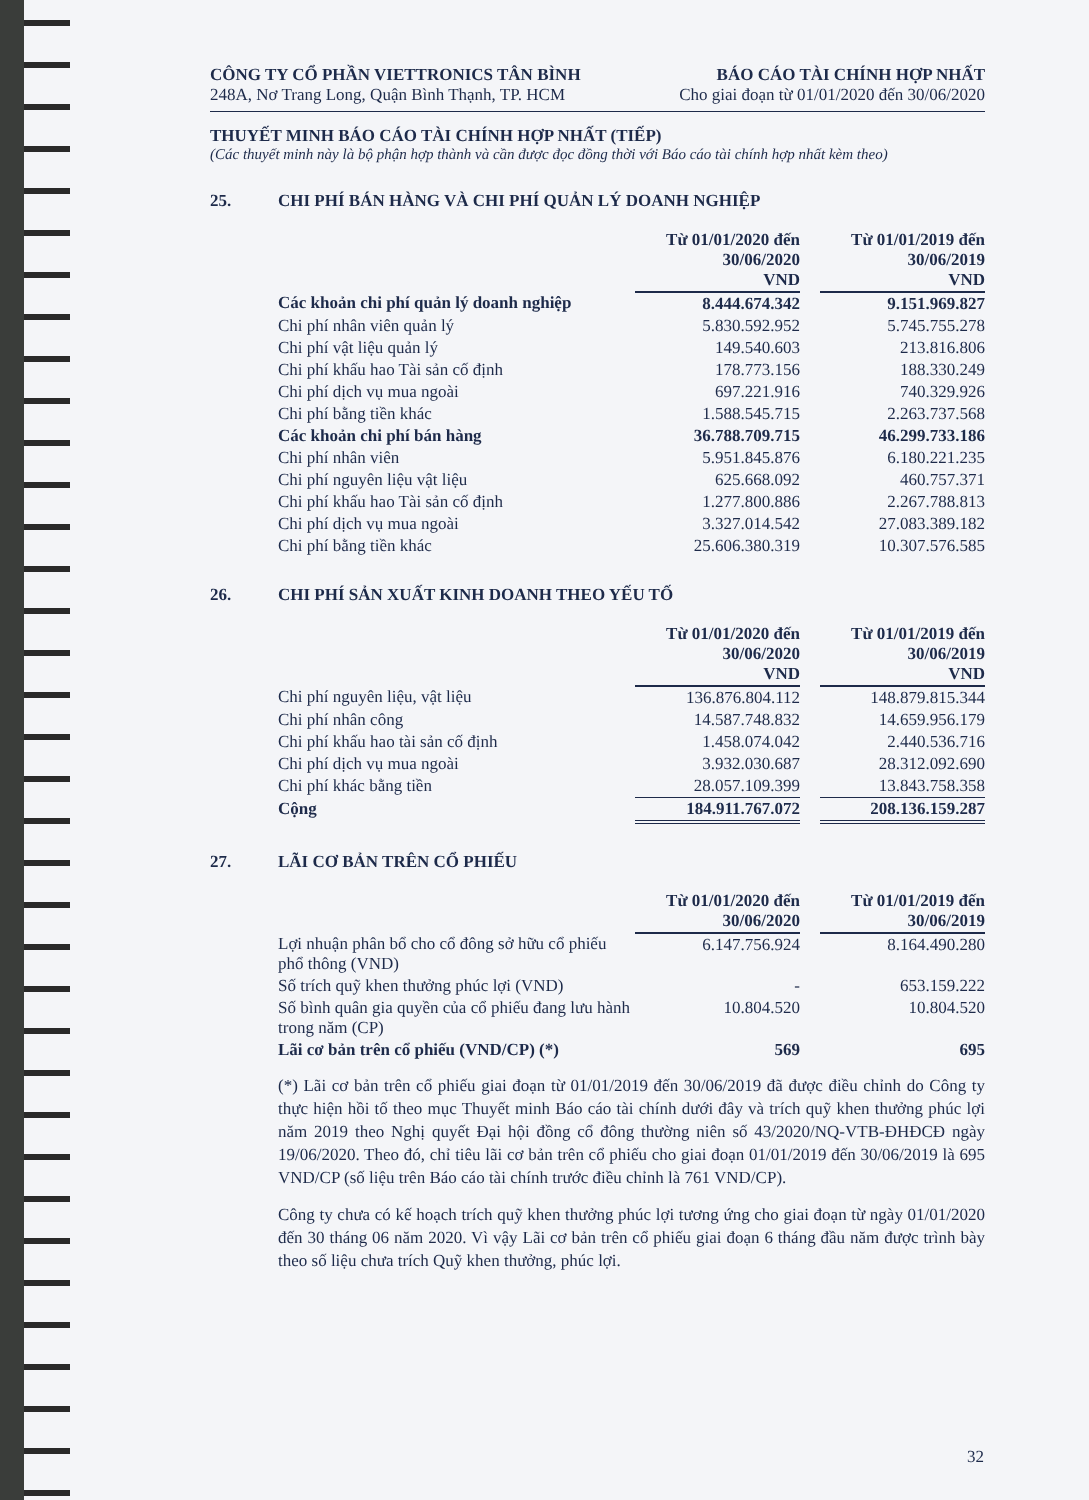CÔNG TY CỔ PHẦN VIETTRONICS TÂN BÌNH
248A, Nơ Trang Long, Quận Bình Thạnh, TP. HCM
BÁO CÁO TÀI CHÍNH HỢP NHẤT
Cho giai đoạn từ 01/01/2020 đến 30/06/2020
THUYẾT MINH BÁO CÁO TÀI CHÍNH HỢP NHẤT (TIẾP)
(Các thuyết minh này là bộ phận hợp thành và cần được đọc đồng thời với Báo cáo tài chính hợp nhất kèm theo)
25. CHI PHÍ BÁN HÀNG VÀ CHI PHÍ QUẢN LÝ DOANH NGHIỆP
| | Từ 01/01/2020 đến 30/06/2020 VND | | Từ 01/01/2019 đến 30/06/2019 VND |
| Các khoản chi phí quản lý doanh nghiệp | 8.444.674.342 | | 9.151.969.827 |
| Chi phí nhân viên quản lý | 5.830.592.952 | | 5.745.755.278 |
| Chi phí vật liệu quản lý | 149.540.603 | | 213.816.806 |
| Chi phí khấu hao Tài sản cố định | 178.773.156 | | 188.330.249 |
| Chi phí dịch vụ mua ngoài | 697.221.916 | | 740.329.926 |
| Chi phí bằng tiền khác | 1.588.545.715 | | 2.263.737.568 |
| Các khoản chi phí bán hàng | 36.788.709.715 | | 46.299.733.186 |
| Chi phí nhân viên | 5.951.845.876 | | 6.180.221.235 |
| Chi phí nguyên liệu vật liệu | 625.668.092 | | 460.757.371 |
| Chi phí khấu hao Tài sản cố định | 1.277.800.886 | | 2.267.788.813 |
| Chi phí dịch vụ mua ngoài | 3.327.014.542 | | 27.083.389.182 |
| Chi phí bằng tiền khác | 25.606.380.319 | | 10.307.576.585 |
26. CHI PHÍ SẢN XUẤT KINH DOANH THEO YẾU TỐ
| | Từ 01/01/2020 đến 30/06/2020 VND | | Từ 01/01/2019 đến 30/06/2019 VND |
| Chi phí nguyên liệu, vật liệu | 136.876.804.112 | | 148.879.815.344 |
| Chi phí nhân công | 14.587.748.832 | | 14.659.956.179 |
| Chi phí khấu hao tài sản cố định | 1.458.074.042 | | 2.440.536.716 |
| Chi phí dịch vụ mua ngoài | 3.932.030.687 | | 28.312.092.690 |
| Chi phí khác bằng tiền | 28.057.109.399 | | 13.843.758.358 |
| Cộng | 184.911.767.072 | | 208.136.159.287 |
27. LÃI CƠ BẢN TRÊN CỔ PHIẾU
| | Từ 01/01/2020 đến 30/06/2020 | | Từ 01/01/2019 đến 30/06/2019 |
| Lợi nhuận phân bổ cho cổ đông sở hữu cổ phiếu phổ thông (VND) | 6.147.756.924 | | 8.164.490.280 |
| Số trích quỹ khen thưởng phúc lợi (VND) | - | | 653.159.222 |
| Số bình quân gia quyền của cổ phiếu đang lưu hành trong năm (CP) | 10.804.520 | | 10.804.520 |
| Lãi cơ bản trên cổ phiếu (VND/CP) (*) | 569 | | 695 |
(*) Lãi cơ bản trên cổ phiếu giai đoạn từ 01/01/2019 đến 30/06/2019 đã được điều chỉnh do Công ty thực hiện hồi tố theo mục Thuyết minh Báo cáo tài chính dưới đây và trích quỹ khen thưởng phúc lợi năm 2019 theo Nghị quyết Đại hội đồng cổ đông thường niên số 43/2020/NQ-VTB-ĐHĐCĐ ngày 19/06/2020. Theo đó, chỉ tiêu lãi cơ bản trên cổ phiếu cho giai đoạn 01/01/2019 đến 30/06/2019 là 695 VND/CP (số liệu trên Báo cáo tài chính trước điều chỉnh là 761 VND/CP).
Công ty chưa có kế hoạch trích quỹ khen thưởng phúc lợi tương ứng cho giai đoạn từ ngày 01/01/2020 đến 30 tháng 06 năm 2020. Vì vậy Lãi cơ bản trên cổ phiếu giai đoạn 6 tháng đầu năm được trình bày theo số liệu chưa trích Quỹ khen thưởng, phúc lợi.
32